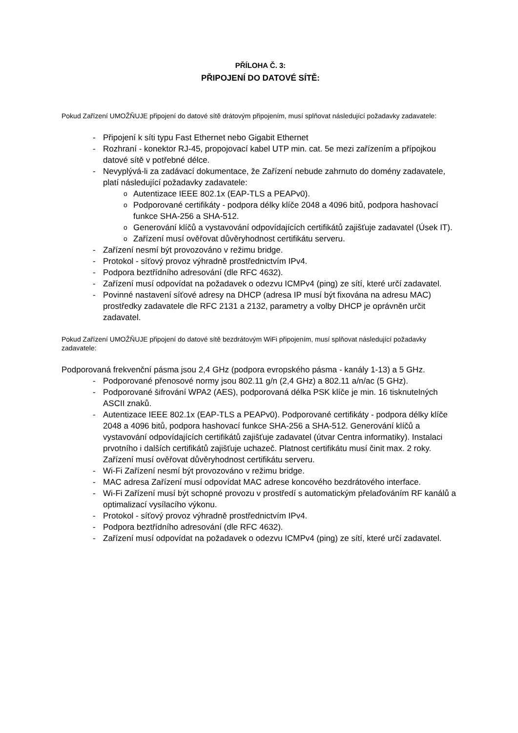PŘÍLOHA Č. 3:
PŘIPOJENÍ DO DATOVÉ SÍTĚ:
Pokud Zařízení UMOŽŇUJE připojení do datové sítě drátovým připojením, musí splňovat následující požadavky zadavatele:
- Připojení k síti typu Fast Ethernet nebo Gigabit Ethernet
- Rozhraní - konektor RJ-45, propojovací kabel UTP min. cat. 5e mezi zařízením a přípojkou datové sítě v potřebné délce.
- Nevyplývá-li za zadávací dokumentace, že Zařízení nebude zahrnuto do domény zadavatele, platí následující požadavky zadavatele:
o Autentizace IEEE 802.1x (EAP-TLS a PEAPv0).
o Podporované certifikáty - podpora délky klíče 2048 a 4096 bitů, podpora hashovací funkce SHA-256 a SHA-512.
o Generování klíčů a vystavování odpovídajících certifikátů zajišťuje zadavatel (Úsek IT).
o Zařízení musí ověřovat důvěryhodnost certifikátu serveru.
- Zařízení nesmí být provozováno v režimu bridge.
- Protokol - síťový provoz výhradně prostřednictvím IPv4.
- Podpora beztřídního adresování (dle RFC 4632).
- Zařízení musí odpovídat na požadavek o odezvu ICMPv4 (ping) ze sítí, které určí zadavatel.
- Povinné nastavení síťové adresy na DHCP (adresa IP musí být fixována na adresu MAC) prostředky zadavatele dle RFC 2131 a 2132, parametry a volby DHCP je oprávněn určit zadavatel.
Pokud Zařízení UMOŽŇUJE připojení do datové sítě bezdrátovým WiFi připojením, musí splňovat následující požadavky zadavatele:
Podporovaná frekvenční pásma jsou 2,4 GHz (podpora evropského pásma - kanály 1-13) a 5 GHz.
- Podporované přenosové normy jsou 802.11 g/n (2,4 GHz) a 802.11 a/n/ac (5 GHz).
- Podporované šifrování WPA2 (AES), podporovaná délka PSK klíče je min. 16 tisknutelných ASCII znaků.
- Autentizace IEEE 802.1x (EAP-TLS a PEAPv0). Podporované certifikáty - podpora délky klíče 2048 a 4096 bitů, podpora hashovací funkce SHA-256 a SHA-512. Generování klíčů a vystavování odpovídajících certifikátů zajišťuje zadavatel (útvar Centra informatiky). Instalaci prvotního i dalších certifikátů zajišťuje uchazeč. Platnost certifikátu musí činit max. 2 roky. Zařízení musí ověřovat důvěryhodnost certifikátu serveru.
- Wi-Fi Zařízení nesmí být provozováno v režimu bridge.
- MAC adresa Zařízení musí odpovídat MAC adrese koncového bezdrátového interface.
- Wi-Fi Zařízení musí být schopné provozu v prostředí s automatickým přelaďováním RF kanálů a optimalizací vysílacího výkonu.
- Protokol - síťový provoz výhradně prostřednictvím IPv4.
- Podpora beztřídního adresování (dle RFC 4632).
- Zařízení musí odpovídat na požadavek o odezvu ICMPv4 (ping) ze sítí, které určí zadavatel.